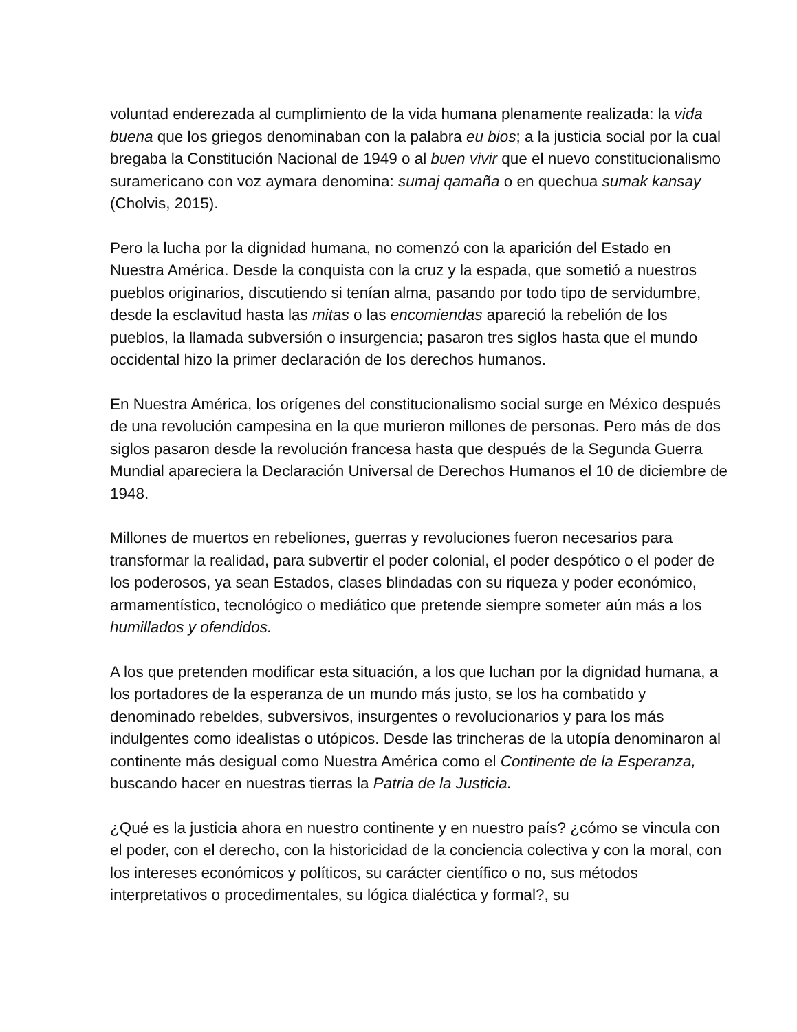voluntad enderezada al cumplimiento de la vida humana plenamente realizada: la vida buena que los griegos denominaban con la palabra eu bios; a la justicia social por la cual bregaba la Constitución Nacional de 1949 o al buen vivir que el nuevo constitucionalismo suramericano con voz aymara denomina: sumaj qamaña o en quechua sumak kansay (Cholvis, 2015).
Pero la lucha por la dignidad humana, no comenzó con la aparición del Estado en Nuestra América. Desde la conquista con la cruz y la espada, que sometió a nuestros pueblos originarios, discutiendo si tenían alma, pasando por todo tipo de servidumbre, desde la esclavitud hasta las mitas o las encomiendas apareció la rebelión de los pueblos, la llamada subversión o insurgencia; pasaron tres siglos hasta que el mundo occidental hizo la primer declaración de los derechos humanos.
En Nuestra América, los orígenes del constitucionalismo social surge en México después de una revolución campesina en la que murieron millones de personas. Pero más de dos siglos pasaron desde la revolución francesa hasta que después de la Segunda Guerra Mundial apareciera la Declaración Universal de Derechos Humanos el 10 de diciembre de 1948.
Millones de muertos en rebeliones, guerras y revoluciones fueron necesarios para transformar la realidad, para subvertir el poder colonial, el poder despótico o el poder de los poderosos, ya sean Estados, clases blindadas con su riqueza y poder económico, armamentístico, tecnológico o mediático que pretende siempre someter aún más a los humillados y ofendidos.
A los que pretenden modificar esta situación, a los que luchan por la dignidad humana, a los portadores de la esperanza de un mundo más justo, se los ha combatido y denominado rebeldes, subversivos, insurgentes o revolucionarios y para los más indulgentes como idealistas o utópicos. Desde las trincheras de la utopía denominaron al continente más desigual como Nuestra América como el Continente de la Esperanza, buscando hacer en nuestras tierras la Patria de la Justicia.
¿Qué es la justicia ahora en nuestro continente y en nuestro país? ¿cómo se vincula con el poder, con el derecho, con la historicidad de la conciencia colectiva y con la moral, con los intereses económicos y políticos, su carácter científico o no, sus métodos interpretativos o procedimentales, su lógica dialéctica y formal?, su